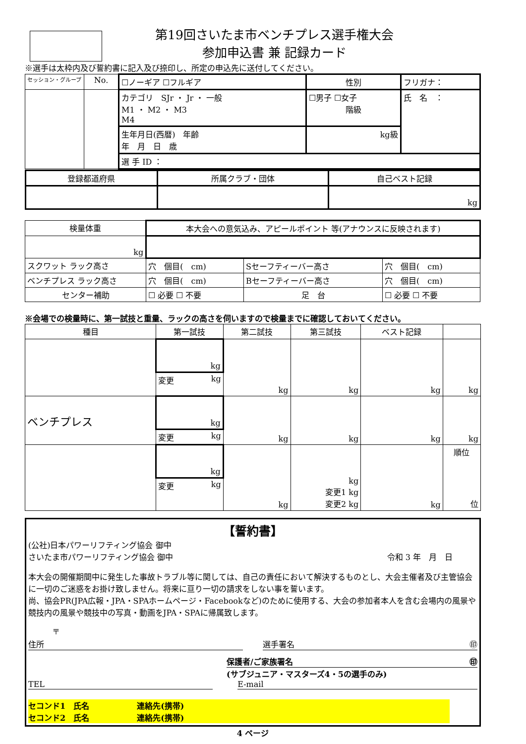第19回さいたま市ベンチプレス選手権大会
参加申込書 兼 記録カード
※選手は太枠内及び誓約書に記入及び捺印し、所定の申込先に送付してください。
| セッション・グループ | No. | ☐ノーギア ☐フルギア | 性別 | フリガナ： |
| | | カテゴリ SJr ・ Jr ・ 一般 M1 ・ M2 ・ M3 M4 | ☐男子 ☐女子 階級 | 氏 名 ： |
| | | 生年月日(西暦) 年齢 年 月 日 歳 | kg級 | |
| | | 選 手 ID ： | | |
| 登録都道府県 | 所属クラブ・団体 | 自己ベスト記録 |
| | | kg |
| 検量体重 | 本大会への意気込み、アピールポイント 等(アナウンスに反映されます) | | |
| kg | | | |
| スクワット ラック高さ | 穴 個目( cm) | Sセーフティーバー高さ | 穴 個目( cm) |
| ベンチプレス ラック高さ | 穴 個目( cm) | Bセーフティーバー高さ | 穴 個目( cm) |
| センター補助 | ☐ 必要 ☐ 不要 | 足 台 | ☐ 必要 ☐ 不要 |
※会場での検量時に、第一試技と重量、ラックの高さを伺いますので検量までに確認しておいてください。
| 種目 | 第一試技 | 第二試技 | 第三試技 | ベスト記録 | |
| | kg | kg | kg | kg | kg |
| | 変更 kg | | | | |
| ベンチプレス | kg | kg | kg | kg | kg |
| | 変更 kg | | | | |
| | kg | kg | kg 変更1 kg 変更2 kg | kg | 順位 位 |
| | 変更 kg | | | | |
【誓約書】
(公社)日本パワーリフティング協会 御中
さいたま市パワーリフティング協会 御中 令和 3 年　月　日
本大会の開催期間中に発生した事故トラブル等に関しては、自己の責任において解決するものとし、大会主催者及び主管協会に一切のご迷惑をお掛け致しません。将来に亘り一切の請求をしない事を誓います。
尚、協会PR(JPA広報・JPA・SPAホームページ・Facebookなど)のために使用する、大会の参加者本人を含む会場内の風景や競技内の風景や競技中の写真・動画をJPA・SPAに帰属致します。
〒
住所 選手署名 ㊞
保護者/ご家族署名 ㊞
(サブジュニア・マスターズ4・5の選手のみ)
TEL E-mail
セコンド1　氏名　　　　　　連絡先(携帯)
セコンド2　氏名　　　　　　連絡先(携帯)
4 ページ